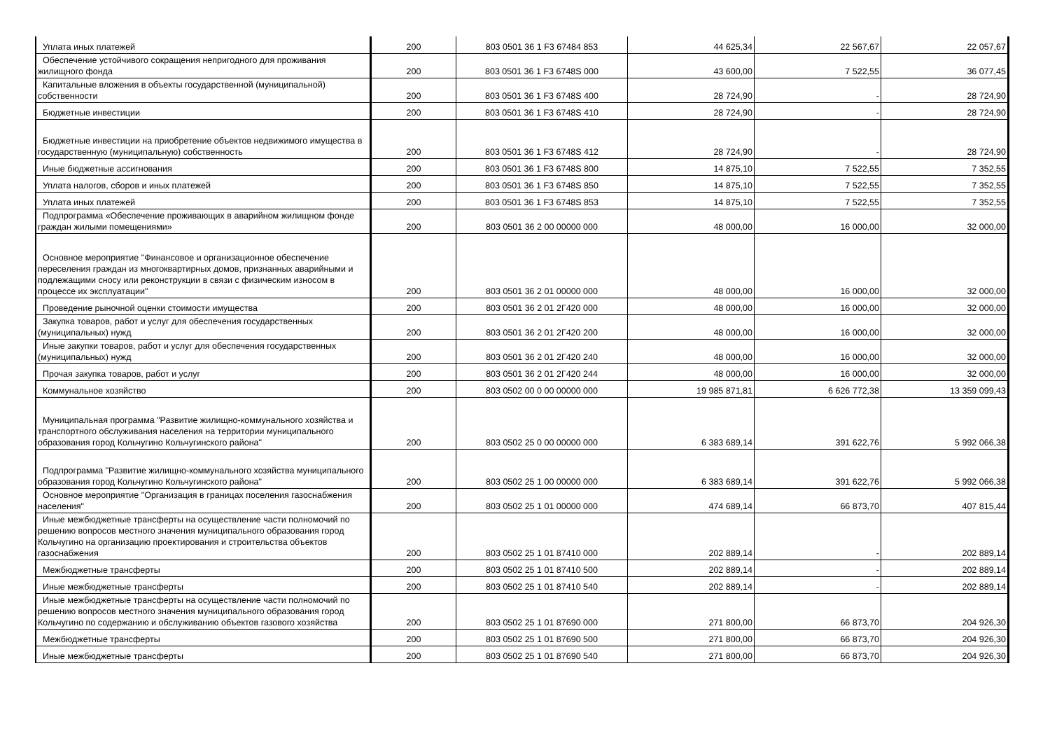| Уплата иных платежей | 200 | 803 0501 36 1 F3 67484 853 | 44 625,34 | 22 567,67 | 22 057,67 |
| Обеспечение устойчивого сокращения непригодного для проживания жилищного фонда | 200 | 803 0501 36 1 F3 6748S 000 | 43 600,00 | 7 522,55 | 36 077,45 |
| Капитальные вложения в объекты государственной (муниципальной) собственности | 200 | 803 0501 36 1 F3 6748S 400 | 28 724,90 | - | 28 724,90 |
| Бюджетные инвестиции | 200 | 803 0501 36 1 F3 6748S 410 | 28 724,90 | - | 28 724,90 |
| Бюджетные инвестиции на приобретение объектов недвижимого имущества в государственную (муниципальную) собственность | 200 | 803 0501 36 1 F3 6748S 412 | 28 724,90 | - | 28 724,90 |
| Иные бюджетные ассигнования | 200 | 803 0501 36 1 F3 6748S 800 | 14 875,10 | 7 522,55 | 7 352,55 |
| Уплата налогов, сборов и иных платежей | 200 | 803 0501 36 1 F3 6748S 850 | 14 875,10 | 7 522,55 | 7 352,55 |
| Уплата иных платежей | 200 | 803 0501 36 1 F3 6748S 853 | 14 875,10 | 7 522,55 | 7 352,55 |
| Подпрограмма «Обеспечение проживающих в аварийном жилищном фонде граждан жилыми помещениями» | 200 | 803 0501 36 2 00 00000 000 | 48 000,00 | 16 000,00 | 32 000,00 |
| Основное мероприятие "Финансовое и организационное обеспечение переселения граждан из многоквартирных домов, признанных аварийными и подлежащими сносу или реконструкции в связи с физическим износом в процессе их эксплуатации" | 200 | 803 0501 36 2 01 00000 000 | 48 000,00 | 16 000,00 | 32 000,00 |
| Проведение рыночной оценки стоимости имущества | 200 | 803 0501 36 2 01 2Г420 000 | 48 000,00 | 16 000,00 | 32 000,00 |
| Закупка товаров, работ и услуг для обеспечения государственных (муниципальных) нужд | 200 | 803 0501 36 2 01 2Г420 200 | 48 000,00 | 16 000,00 | 32 000,00 |
| Иные закупки товаров, работ и услуг для обеспечения государственных (муниципальных) нужд | 200 | 803 0501 36 2 01 2Г420 240 | 48 000,00 | 16 000,00 | 32 000,00 |
| Прочая закупка товаров, работ и услуг | 200 | 803 0501 36 2 01 2Г420 244 | 48 000,00 | 16 000,00 | 32 000,00 |
| Коммунальное хозяйство | 200 | 803 0502 00 0 00 00000 000 | 19 985 871,81 | 6 626 772,38 | 13 359 099,43 |
| Муниципальная программа "Развитие жилищно-коммунального хозяйства и транспортного обслуживания населения на территории муниципального образования город Кольчугино Кольчугинского района" | 200 | 803 0502 25 0 00 00000 000 | 6 383 689,14 | 391 622,76 | 5 992 066,38 |
| Подпрограмма "Развитие жилищно-коммунального хозяйства муниципального образования город Кольчугино Кольчугинского района" | 200 | 803 0502 25 1 00 00000 000 | 6 383 689,14 | 391 622,76 | 5 992 066,38 |
| Основное мероприятие "Организация в границах поселения газоснабжения населения" | 200 | 803 0502 25 1 01 00000 000 | 474 689,14 | 66 873,70 | 407 815,44 |
| Иные межбюджетные трансферты на осуществление части полномочий по решению вопросов местного значения муниципального образования город Кольчугино на организацию проектирования и строительства объектов газоснабжения | 200 | 803 0502 25 1 01 87410 000 | 202 889,14 | - | 202 889,14 |
| Межбюджетные трансферты | 200 | 803 0502 25 1 01 87410 500 | 202 889,14 | - | 202 889,14 |
| Иные межбюджетные трансферты | 200 | 803 0502 25 1 01 87410 540 | 202 889,14 | - | 202 889,14 |
| Иные межбюджетные трансферты на осуществление части полномочий по решению вопросов местного значения муниципального образования город Кольчугино по содержанию и обслуживанию объектов газового хозяйства | 200 | 803 0502 25 1 01 87690 000 | 271 800,00 | 66 873,70 | 204 926,30 |
| Межбюджетные трансферты | 200 | 803 0502 25 1 01 87690 500 | 271 800,00 | 66 873,70 | 204 926,30 |
| Иные межбюджетные трансферты | 200 | 803 0502 25 1 01 87690 540 | 271 800,00 | 66 873,70 | 204 926,30 |